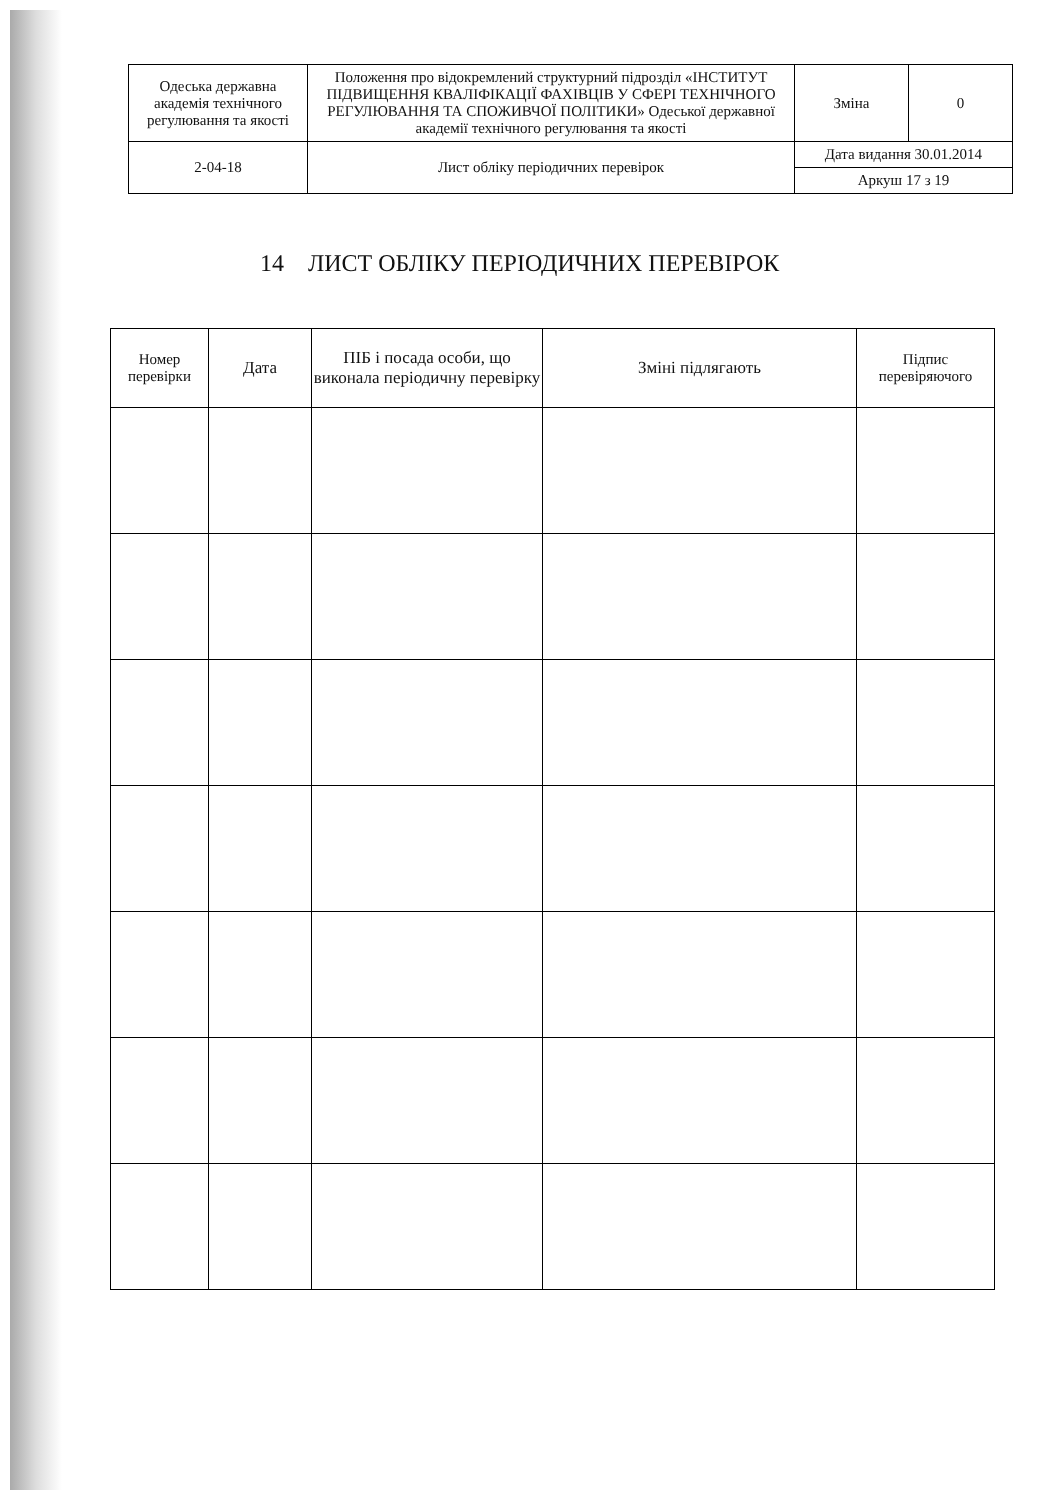| Одеська державна академія технічного регулювання та якості | Положення про відокремлений структурний підрозділ «ІНСТИТУТ ПІДВИЩЕННЯ КВАЛІФІКАЦІЇ ФАХІВЦІВ У СФЕРІ ТЕХНІЧНОГО РЕГУЛЮВАННЯ ТА СПОЖИВЧОЇ ПОЛІТИКИ» Одеської державної академії технічного регулювання та якості | Зміна | 0 |
| 2-04-18 | Лист обліку періодичних перевірок | Дата видання 30.01.2014 | |
| | | Аркуш 17 з 19 | |
14 ЛИСТ ОБЛІКУ ПЕРІОДИЧНИХ ПЕРЕВІРОК
| Номер перевірки | Дата | ПІБ і посада особи, що виконала періодичну перевірку | Зміні підлягають | Підпис перевіряючого |
| --- | --- | --- | --- | --- |